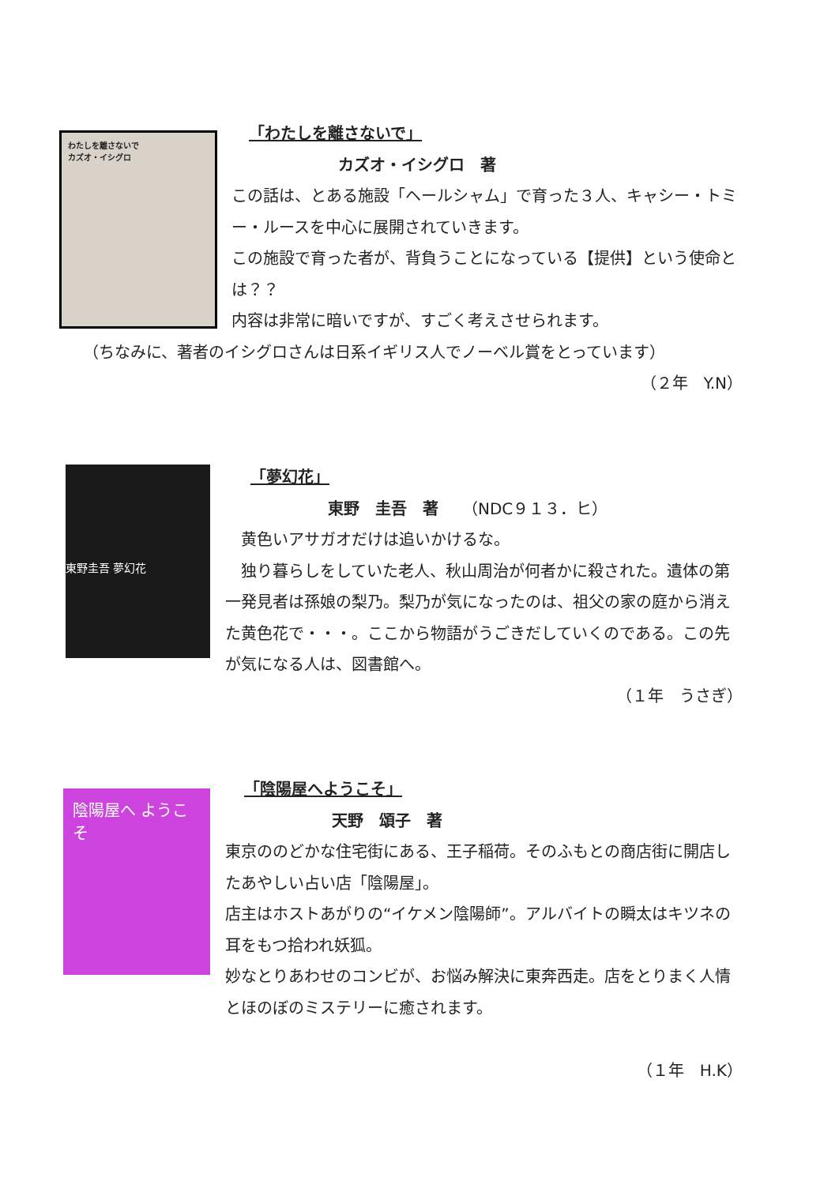わたしを離さないで
カズオ・イシグロ
「わたしを離さないで」
カズオ・イシグロ　著
この話は、とある施設「ヘールシャム」で育った３人、キャシー・トミー・ルースを中心に展開されていきます。
この施設で育った者が、背負うことになっている【提供】という使命とは？？
内容は非常に暗いですが、すごく考えさせられます。
（ちなみに、著者のイシグロさんは日系イギリス人でノーベル賞をとっています）
（２年　Y.N）
東野圭吾 夢幻花
「夢幻花」
東野　圭吾　著　　（NDC９１３．ヒ）
　黄色いアサガオだけは追いかけるな。
　独り暮らしをしていた老人、秋山周治が何者かに殺された。遺体の第一発見者は孫娘の梨乃。梨乃が気になったのは、祖父の家の庭から消えた黄色花で・・・。ここから物語がうごきだしていくのである。この先が気になる人は、図書館へ。
（１年　うさぎ）
陰陽屋へ ようこそ
「陰陽屋へようこそ」
天野　頌子　著
東京ののどかな住宅街にある、王子稲荷。そのふもとの商店街に開店したあやしい占い店「陰陽屋」。
店主はホストあがりの“イケメン陰陽師”。アルバイトの瞬太はキツネの耳をもつ拾われ妖狐。
妙なとりあわせのコンビが、お悩み解決に東奔西走。店をとりまく人情とほのぼのミステリーに癒されます。
（１年　H.K）